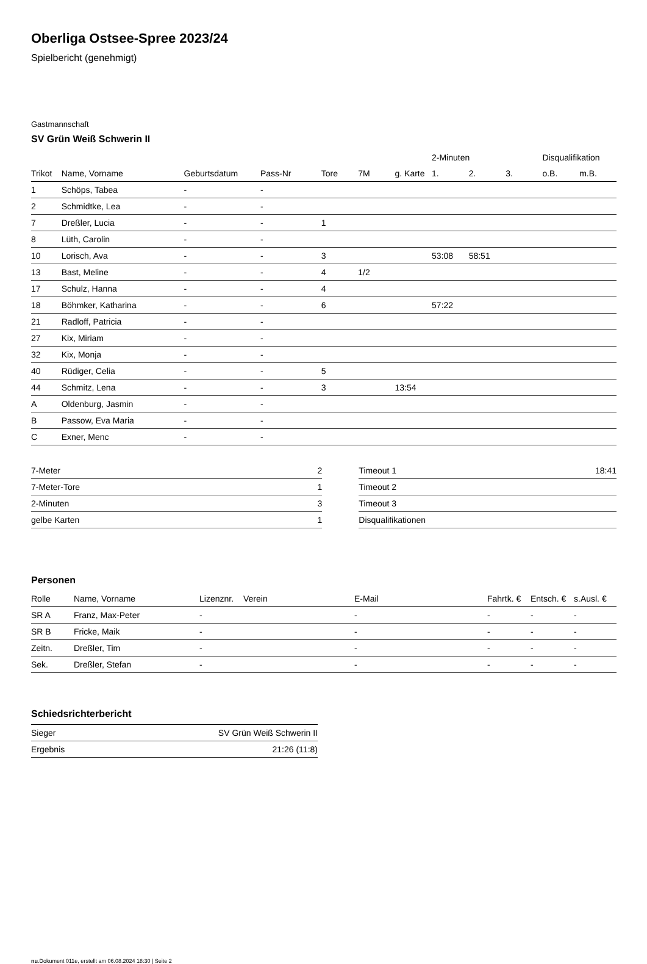Oberliga Ostsee-Spree 2023/24
Spielbericht (genehmigt)
Gastmannschaft
SV Grün Weiß Schwerin II
| | | | | | | | 2-Minuten | | | Disqualifikation | |
| --- | --- | --- | --- | --- | --- | --- | --- | --- | --- | --- | --- |
| Trikot | Name, Vorname | Geburtsdatum | Pass-Nr | Tore | 7M | g. Karte | 1. | 2. | 3. | o.B. | m.B. |
| 1 | Schöps, Tabea | - | - | | | | | | | | |
| 2 | Schmidtke, Lea | - | - | | | | | | | | |
| 7 | Dreßler, Lucia | - | - | 1 | | | | | | | |
| 8 | Lüth, Carolin | - | - | | | | | | | | |
| 10 | Lorisch, Ava | - | - | 3 | | | 53:08 | 58:51 | | | |
| 13 | Bast, Meline | - | - | 4 | 1/2 | | | | | | |
| 17 | Schulz, Hanna | - | - | 4 | | | | | | | |
| 18 | Böhmker, Katharina | - | - | 6 | | | 57:22 | | | | |
| 21 | Radloff, Patricia | - | - | | | | | | | | |
| 27 | Kix, Miriam | - | - | | | | | | | | |
| 32 | Kix, Monja | - | - | | | | | | | | |
| 40 | Rüdiger, Celia | - | - | 5 | | | | | | | |
| 44 | Schmitz, Lena | - | - | 3 | | 13:54 | | | | | |
| A | Oldenburg, Jasmin | - | - | | | | | | | | |
| B | Passow, Eva Maria | - | - | | | | | | | | |
| C | Exner, Menc | - | - | | | | | | | | |
| 7-Meter | 2 |
| 7-Meter-Tore | 1 |
| 2-Minuten | 3 |
| gelbe Karten | 1 |
| Timeout 1 | 18:41 |
| Timeout 2 | |
| Timeout 3 | |
| Disqualifikationen | |
Personen
| Rolle | Name, Vorname | Lizenznr. | Verein | E-Mail | Fahrtk. € | Entsch. € | s.Ausl. € |
| --- | --- | --- | --- | --- | --- | --- | --- |
| SR A | Franz, Max-Peter | - | | - | - | - | - |
| SR B | Fricke, Maik | - | | - | - | - | - |
| Zeitn. | Dreßler, Tim | - | | - | - | - | - |
| Sek. | Dreßler, Stefan | - | | - | - | - | - |
Schiedsrichterbericht
| Sieger | SV Grün Weiß Schwerin II |
| Ergebnis | 21:26 (11:8) |
nu.Dokument 011e, erstellt am 06.08.2024 18:30 | Seite 2